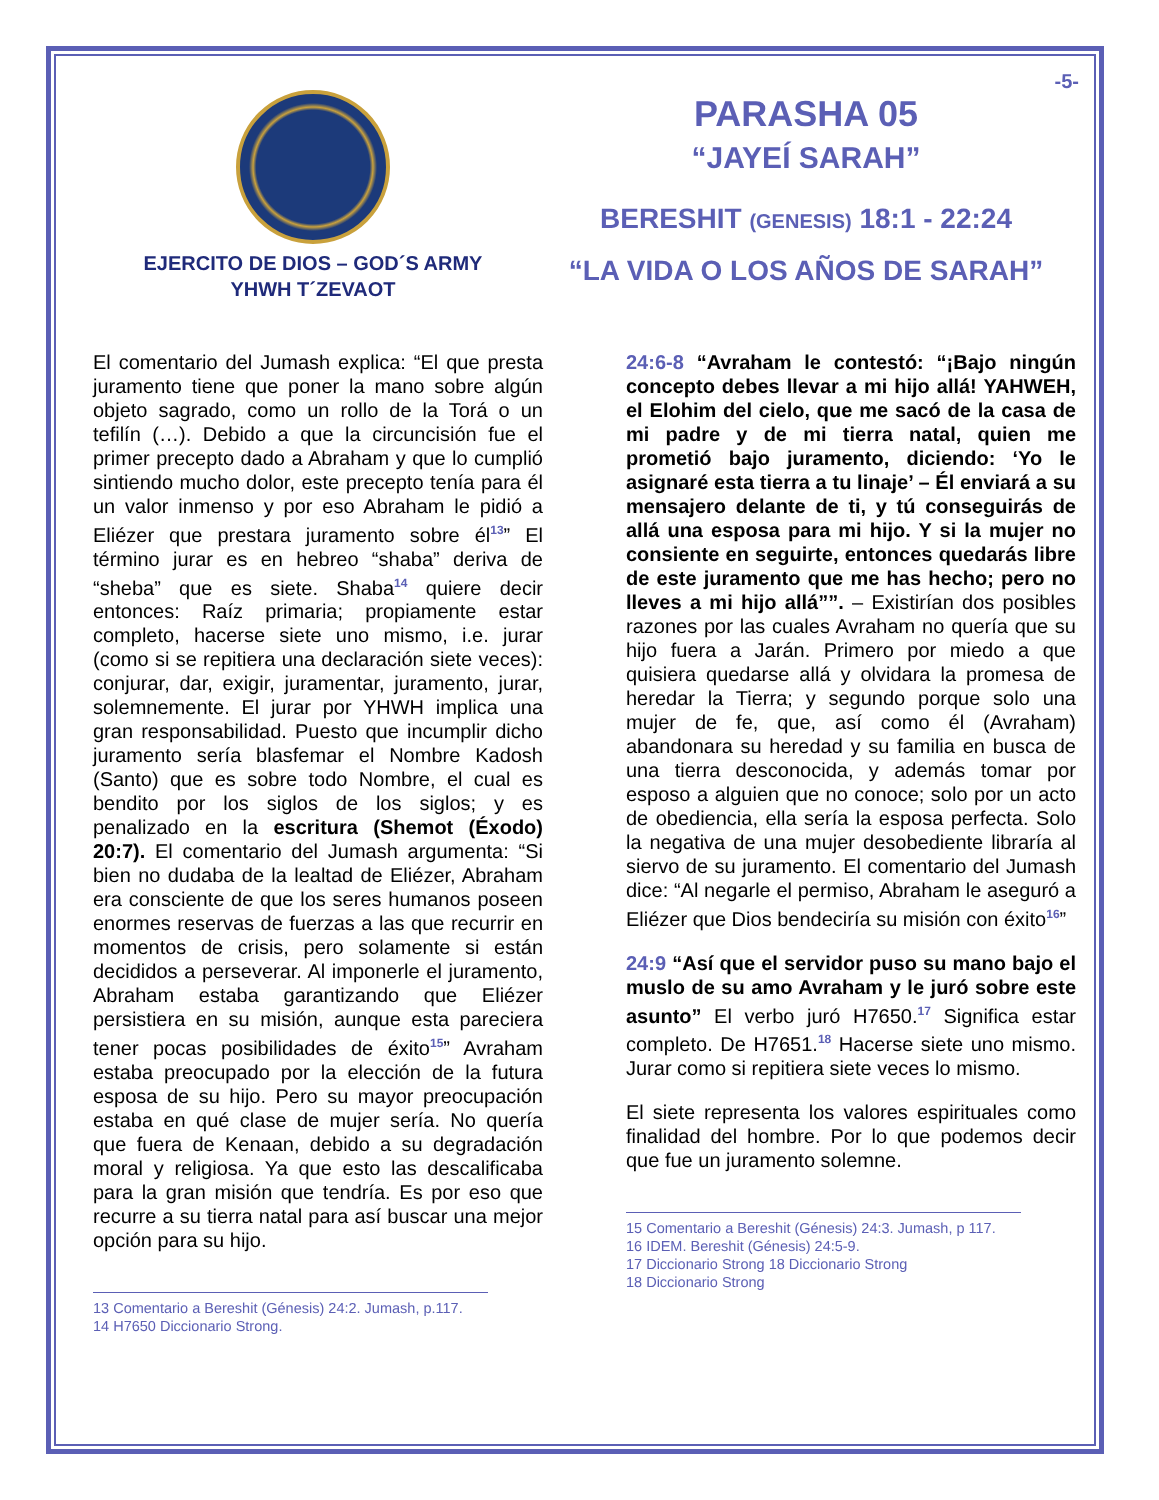EJERCITO DE DIOS – GOD´S ARMY
YHWH T´ZEVAOT
-5-
PARASHA 05
“JAYEÍ SARAH”
BERESHIT (GENESIS) 18:1 - 22:24
“LA VIDA O LOS AÑOS DE SARAH”
El comentario del Jumash explica: “El que presta juramento tiene que poner la mano sobre algún objeto sagrado, como un rollo de la Torá o un tefilín (…). Debido a que la circuncisión fue el primer precepto dado a Abraham y que lo cumplió sintiendo mucho dolor, este precepto tenía para él un valor inmenso y por eso Abraham le pidió a Eliézer que prestara juramento sobre él<sup>13</sup>” El término jurar es en hebreo “shaba” deriva de “sheba” que es siete. Shaba<sup>14</sup> quiere decir entonces: Raíz primaria; propiamente estar completo, hacerse siete uno mismo, i.e. jurar (como si se repitiera una declaración siete veces): conjurar, dar, exigir, juramentar, juramento, jurar, solemnemente. El jurar por YHWH implica una gran responsabilidad. Puesto que incumplir dicho juramento sería blasfemar el Nombre Kadosh (Santo) que es sobre todo Nombre, el cual es bendito por los siglos de los siglos; y es penalizado en la escritura (Shemot (Éxodo) 20:7). El comentario del Jumash argumenta: “Si bien no dudaba de la lealtad de Eliézer, Abraham era consciente de que los seres humanos poseen enormes reservas de fuerzas a las que recurrir en momentos de crisis, pero solamente si están decididos a perseverar. Al imponerle el juramento, Abraham estaba garantizando que Eliézer persistiera en su misión, aunque esta pareciera tener pocas posibilidades de éxito<sup>15</sup>” Avraham estaba preocupado por la elección de la futura esposa de su hijo. Pero su mayor preocupación estaba en qué clase de mujer sería. No quería que fuera de Kenaan, debido a su degradación moral y religiosa. Ya que esto las descalificaba para la gran misión que tendría. Es por eso que recurre a su tierra natal para así buscar una mejor opción para su hijo.
13 Comentario a Bereshit (Génesis) 24:2. Jumash, p.117.
14 H7650 Diccionario Strong.
24:6-8 “Avraham le contestó: “¡Bajo ningún concepto debes llevar a mi hijo allá! YAHWEH, el Elohim del cielo, que me sacó de la casa de mi padre y de mi tierra natal, quien me prometió bajo juramento, diciendo: ‘Yo le asignaré esta tierra a tu linaje’ – Él enviará a su mensajero delante de ti, y tú conseguirás de allá una esposa para mi hijo. Y si la mujer no consiente en seguirte, entonces quedarás libre de este juramento que me has hecho; pero no lleves a mi hijo allá””. – Existirían dos posibles razones por las cuales Avraham no quería que su hijo fuera a Jarán. Primero por miedo a que quisiera quedarse allá y olvidara la promesa de heredar la Tierra; y segundo porque solo una mujer de fe, que, así como él (Avraham) abandonara su heredad y su familia en busca de una tierra desconocida, y además tomar por esposo a alguien que no conoce; solo por un acto de obediencia, ella sería la esposa perfecta. Solo la negativa de una mujer desobediente libraría al siervo de su juramento. El comentario del Jumash dice: “Al negarle el permiso, Abraham le aseguró a Eliézer que Dios bendeciría su misión con éxito<sup>16</sup>”
24:9 “Así que el servidor puso su mano bajo el muslo de su amo Avraham y le juró sobre este asunto” El verbo juró H7650.<sup>17</sup> Significa estar completo. De H7651.<sup>18</sup> Hacerse siete uno mismo. Jurar como si repitiera siete veces lo mismo.
El siete representa los valores espirituales como finalidad del hombre. Por lo que podemos decir que fue un juramento solemne.
15 Comentario a Bereshit (Génesis) 24:3. Jumash, p 117.
16 IDEM. Bereshit (Génesis) 24:5-9.
17 Diccionario Strong 18 Diccionario Strong
18 Diccionario Strong